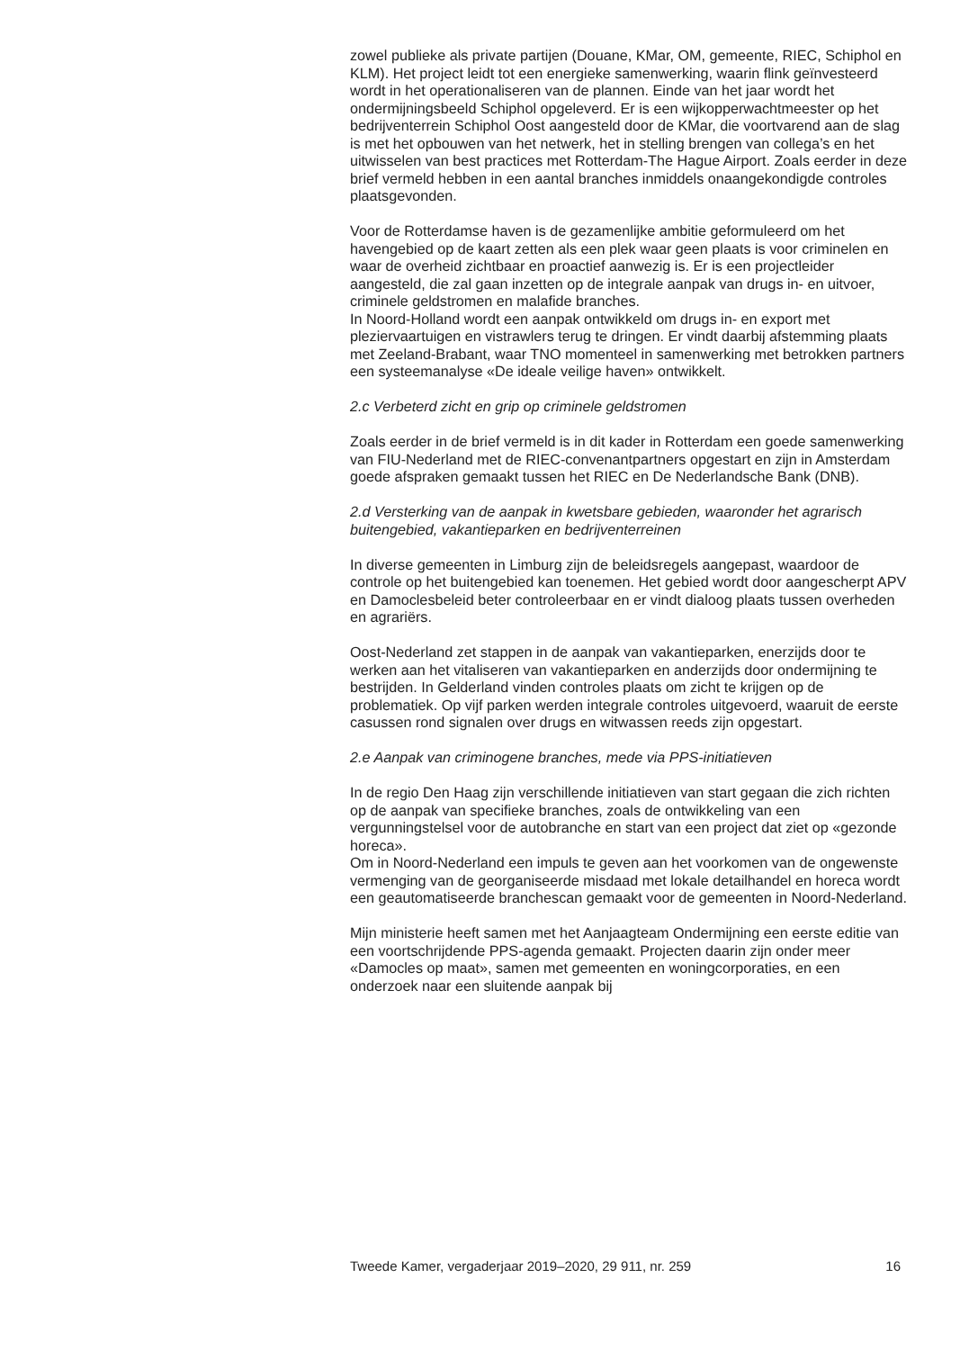zowel publieke als private partijen (Douane, KMar, OM, gemeente, RIEC, Schiphol en KLM). Het project leidt tot een energieke samenwerking, waarin flink geïnvesteerd wordt in het operationaliseren van de plannen. Einde van het jaar wordt het ondermijningsbeeld Schiphol opgeleverd. Er is een wijkopperwachtmeester op het bedrijventerrein Schiphol Oost aangesteld door de KMar, die voortvarend aan de slag is met het opbouwen van het netwerk, het in stelling brengen van collega’s en het uitwisselen van best practices met Rotterdam-The Hague Airport. Zoals eerder in deze brief vermeld hebben in een aantal branches inmiddels onaangekondigde controles plaatsgevonden.
Voor de Rotterdamse haven is de gezamenlijke ambitie geformuleerd om het havengebied op de kaart zetten als een plek waar geen plaats is voor criminelen en waar de overheid zichtbaar en proactief aanwezig is. Er is een projectleider aangesteld, die zal gaan inzetten op de integrale aanpak van drugs in- en uitvoer, criminele geldstromen en malafide branches.
In Noord-Holland wordt een aanpak ontwikkeld om drugs in- en export met pleziervaartuigen en vistrawlers terug te dringen. Er vindt daarbij afstemming plaats met Zeeland-Brabant, waar TNO momenteel in samenwerking met betrokken partners een systeemanalyse «De ideale veilige haven» ontwikkelt.
2.c Verbeterd zicht en grip op criminele geldstromen
Zoals eerder in de brief vermeld is in dit kader in Rotterdam een goede samenwerking van FIU-Nederland met de RIEC-convenantpartners opgestart en zijn in Amsterdam goede afspraken gemaakt tussen het RIEC en De Nederlandsche Bank (DNB).
2.d Versterking van de aanpak in kwetsbare gebieden, waaronder het agrarisch buitengebied, vakantieparken en bedrijventerreinen
In diverse gemeenten in Limburg zijn de beleidsregels aangepast, waardoor de controle op het buitengebied kan toenemen. Het gebied wordt door aangescherpt APV en Damoclesbeleid beter controleerbaar en er vindt dialoog plaats tussen overheden en agrariërs.
Oost-Nederland zet stappen in de aanpak van vakantieparken, enerzijds door te werken aan het vitaliseren van vakantieparken en anderzijds door ondermijning te bestrijden. In Gelderland vinden controles plaats om zicht te krijgen op de problematiek. Op vijf parken werden integrale controles uitgevoerd, waaruit de eerste casussen rond signalen over drugs en witwassen reeds zijn opgestart.
2.e Aanpak van criminogene branches, mede via PPS-initiatieven
In de regio Den Haag zijn verschillende initiatieven van start gegaan die zich richten op de aanpak van specifieke branches, zoals de ontwikkeling van een vergunningstelsel voor de autobranche en start van een project dat ziet op «gezonde horeca».
Om in Noord-Nederland een impuls te geven aan het voorkomen van de ongewenste vermenging van de georganiseerde misdaad met lokale detailhandel en horeca wordt een geautomatiseerde branchescan gemaakt voor de gemeenten in Noord-Nederland.
Mijn ministerie heeft samen met het Aanjaagteam Ondermijning een eerste editie van een voortschrijdende PPS-agenda gemaakt. Projecten daarin zijn onder meer «Damocles op maat», samen met gemeenten en woningcorporaties, en een onderzoek naar een sluitende aanpak bij
Tweede Kamer, vergaderjaar 2019–2020, 29 911, nr. 259 16